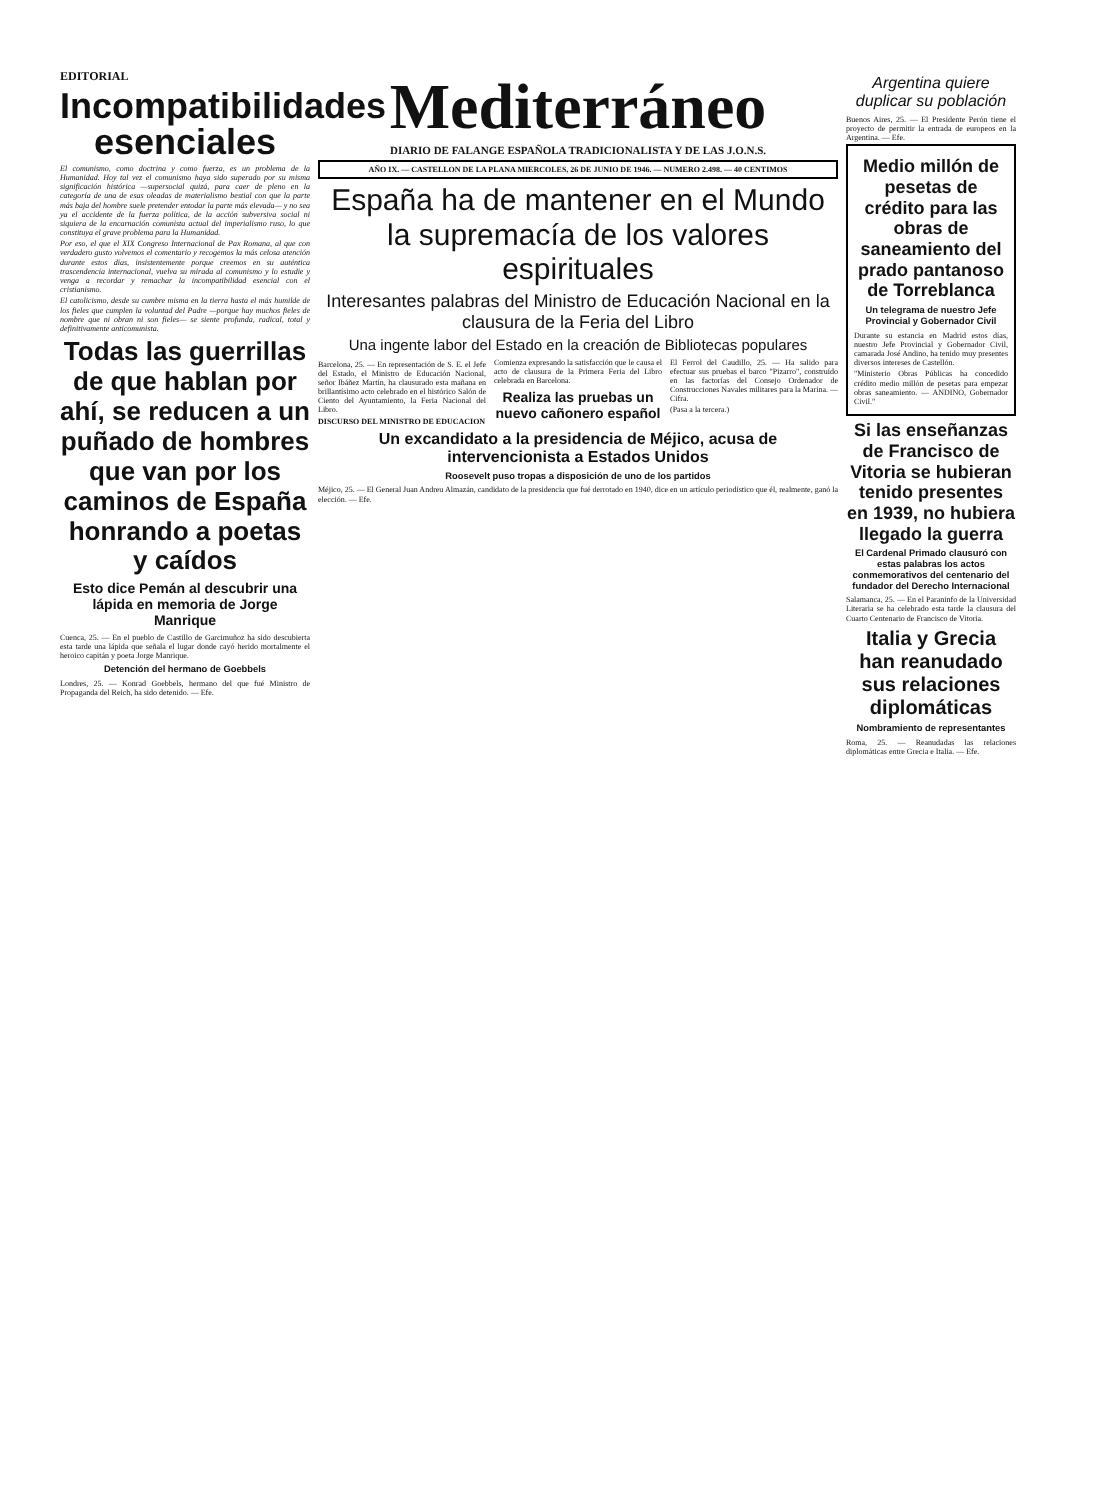EDITORIAL
Incompatibilidades esenciales
El comunismo, como doctrina y como fuerza, es un problema de la Humanidad. Hoy tal vez el comunismo haya sido superado por su misma significación histórica —supersocial quizá, para caer de pleno en la categoría de una de esas oleadas de materialismo bestial con que la parte más baja del hombre suele pretender entodar la parte más elevada— y no sea ya el accidente de la fuerza política, de la acción subversiva social ni siquiera de la encarnación comunista actual del imperialismo ruso, lo que constituya el grave problema para la Humanidad.
Por eso, el que el XIX Congreso Internacional de Pax Romana, al que con verdadero gusto volvemos el comentario y recogemos la más celosa atención durante estos días, insistentemente porque creemos en su auténtica trascendencia internacional, vuelva su mirada al comunismo y lo estudie y venga a recordar y remachar la incompatibilidad esencial con el cristianismo.
El catolicismo, desde su cumbre misma en la tierra hasta el más humilde de los fieles que cumplen la voluntad del Padre —porque hay muchos fieles de nombre que ni obran ni son fieles— se siente profunda, radical, total y definitivamente anticomunista.
Todas las guerrillas de que hablan por ahí, se reducen a un puñado de hombres que van por los caminos de España honrando a poetas y caídos
Esto dice Pemán al descubrir una lápida en memoria de Jorge Manrique
Cuenca, 25. — En el pueblo de Castillo de Garcimuñoz ha sido descubierta esta tarde una lápida que señala el lugar donde cayó herido mortalmente el heroico capitán y poeta Jorge Manrique.
Detención del hermano de Goebbels
Londres, 25. — Konrad Goebbels, hermano del que fué Ministro de Propaganda del Reich, ha sido detenido. — Efe.
Mediterráneo
DIARIO DE FALANGE ESPAÑOLA TRADICIONALISTA Y DE LAS J.O.N.S.
AÑO IX. — CASTELLON DE LA PLANA MIERCOLES, 26 DE JUNIO DE 1946. — NUMERO 2.498. — 40 CENTIMOS
España ha de mantener en el Mundo la supremacía de los valores espirituales
Interesantes palabras del Ministro de Educación Nacional en la clausura de la Feria del Libro
Una ingente labor del Estado en la creación de Bibliotecas populares
Barcelona, 25. — En representación de S. E. el Jefe del Estado, el Ministro de Educación Nacional, señor Ibáñez Martín, ha clausurado esta mañana en brillantísimo acto celebrado en el histórico Salón de Ciento del Ayuntamiento, la Feria Nacional del Libro.
DISCURSO DEL MINISTRO DE EDUCACION
Comienza expresando la satisfacción que le causa el acto de clausura de la Primera Feria del Libro celebrada en Barcelona.
Realiza las pruebas un nuevo cañonero español
El Ferrol del Caudillo, 25. — Ha salido para efectuar sus pruebas el barco "Pizarro", construído en las factorías del Consejo Ordenador de Construcciones Navales militares para la Marina. — Cifra.
(Pasa a la tercera.)
Un excandidato a la presidencia de Méjico, acusa de intervencionista a Estados Unidos
Roosevelt puso tropas a disposición de uno de los partidos
Méjico, 25. — El General Juan Andreu Almazán, candidato de la presidencia que fué derrotado en 1940, dice en un artículo periodístico que él, realmente, ganó la elección. — Efe.
Argentina quiere duplicar su población
Buenos Aires, 25. — El Presidente Perón tiene el proyecto de permitir la entrada de europeos en la Argentina. — Efe.
Medio millón de pesetas de crédito para las obras de saneamiento del prado pantanoso de Torreblanca
Un telegrama de nuestro Jefe Provincial y Gobernador Civil
Durante su estancia en Madrid estos días, nuestro Jefe Provincial y Gobernador Civil, camarada José Andino, ha tenido muy presentes diversos intereses de Castellón.
"Ministerio Obras Públicas ha concedido crédito medio millón de pesetas para empezar obras saneamiento. — ANDINO, Gobernador Civil."
Si las enseñanzas de Francisco de Vitoria se hubieran tenido presentes en 1939, no hubiera llegado la guerra
El Cardenal Primado clausuró con estas palabras los actos conmemorativos del centenario del fundador del Derecho Internacional
Salamanca, 25. — En el Paraninfo de la Universidad Literaria se ha celebrado esta tarde la clausura del Cuarto Centenario de Francisco de Vitoria.
Italia y Grecia han reanudado sus relaciones diplomáticas
Nombramiento de representantes
Roma, 25. — Reanudadas las relaciones diplomáticas entre Grecia e Italia. — Efe.